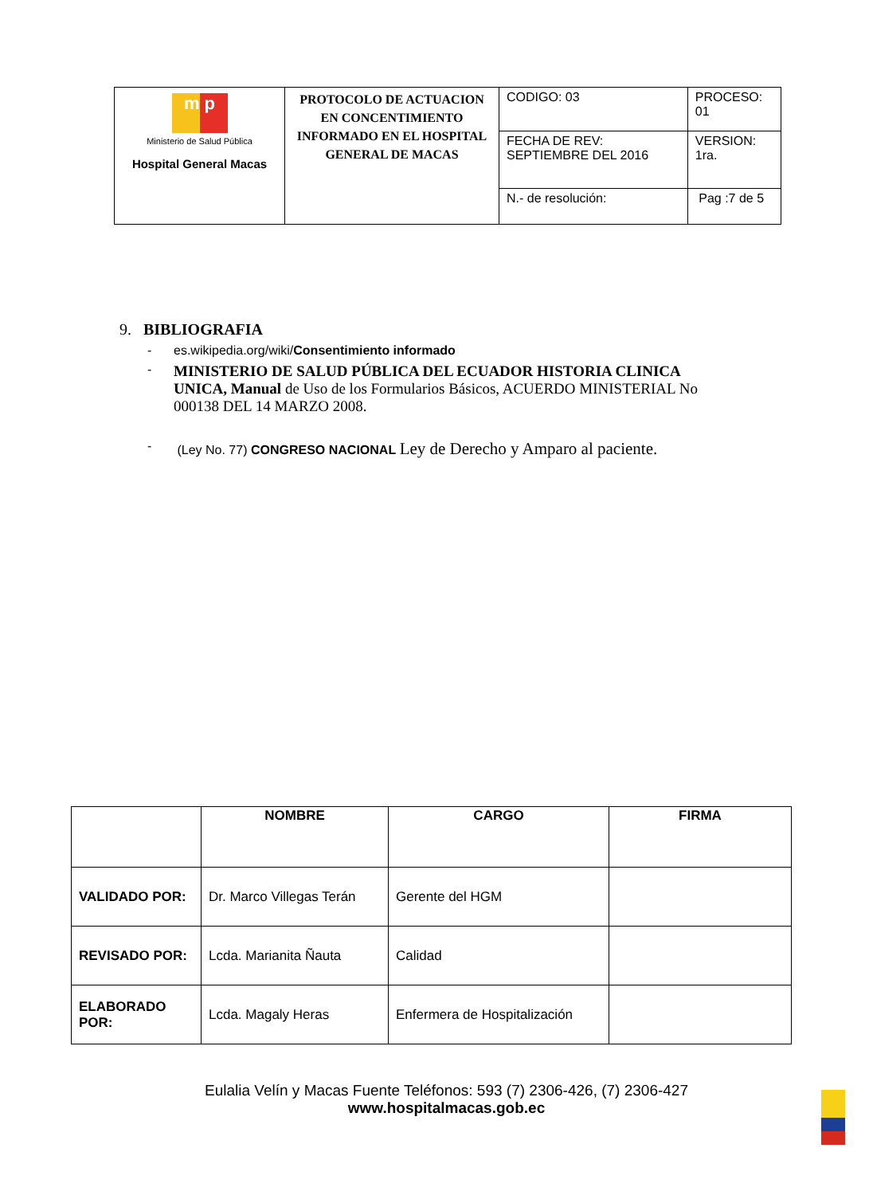| m p Ministerio de Salud Pública Hospital General Macas | PROTOCOLO DE ACTUACION EN CONCENTIMIENTO INFORMADO EN EL HOSPITAL GENERAL DE MACAS | CODIGO: 03 | PROCESO: 01 |
| | | FECHA DE REV: SEPTIEMBRE DEL 2016 | VERSION: 1ra. |
| | | N.- de resolución: | Pag :7 de 5 |
9. BIBLIOGRAFIA
- es.wikipedia.org/wiki/Consentimiento informado
- MINISTERIO DE SALUD PÚBLICA DEL ECUADOR HISTORIA CLINICA UNICA, Manual de Uso de los Formularios Básicos, ACUERDO MINISTERIAL No 000138 DEL 14 MARZO 2008.
- (Ley No. 77) CONGRESO NACIONAL Ley de Derecho y Amparo al paciente.
| | NOMBRE | CARGO | FIRMA |
| --- | --- | --- | --- |
| VALIDADO POR: | Dr. Marco Villegas Terán | Gerente del HGM | |
| REVISADO POR: | Lcda. Marianita Ñauta | Calidad | |
| ELABORADO POR: | Lcda. Magaly Heras | Enfermera de Hospitalización | |
Eulalia Velín y Macas Fuente Teléfonos: 593 (7) 2306-426, (7) 2306-427
www.hospitalmacas.gob.ec